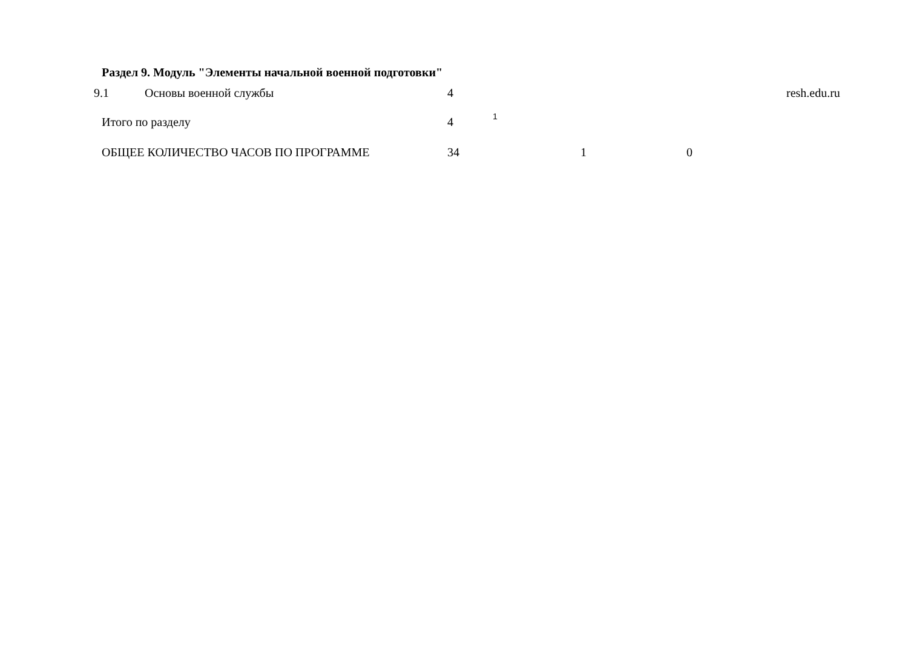| Раздел 9. Модуль "Элементы начальной военной подготовки" | | | | | | |
| 9.1 | Основы военной службы | 4 | | | | resh.edu.ru |
| Итого по разделу | | 4 | 1 | | | |
| ОБЩЕЕ КОЛИЧЕСТВО ЧАСОВ ПО ПРОГРАММЕ | | 34 | 1 0 | | | |